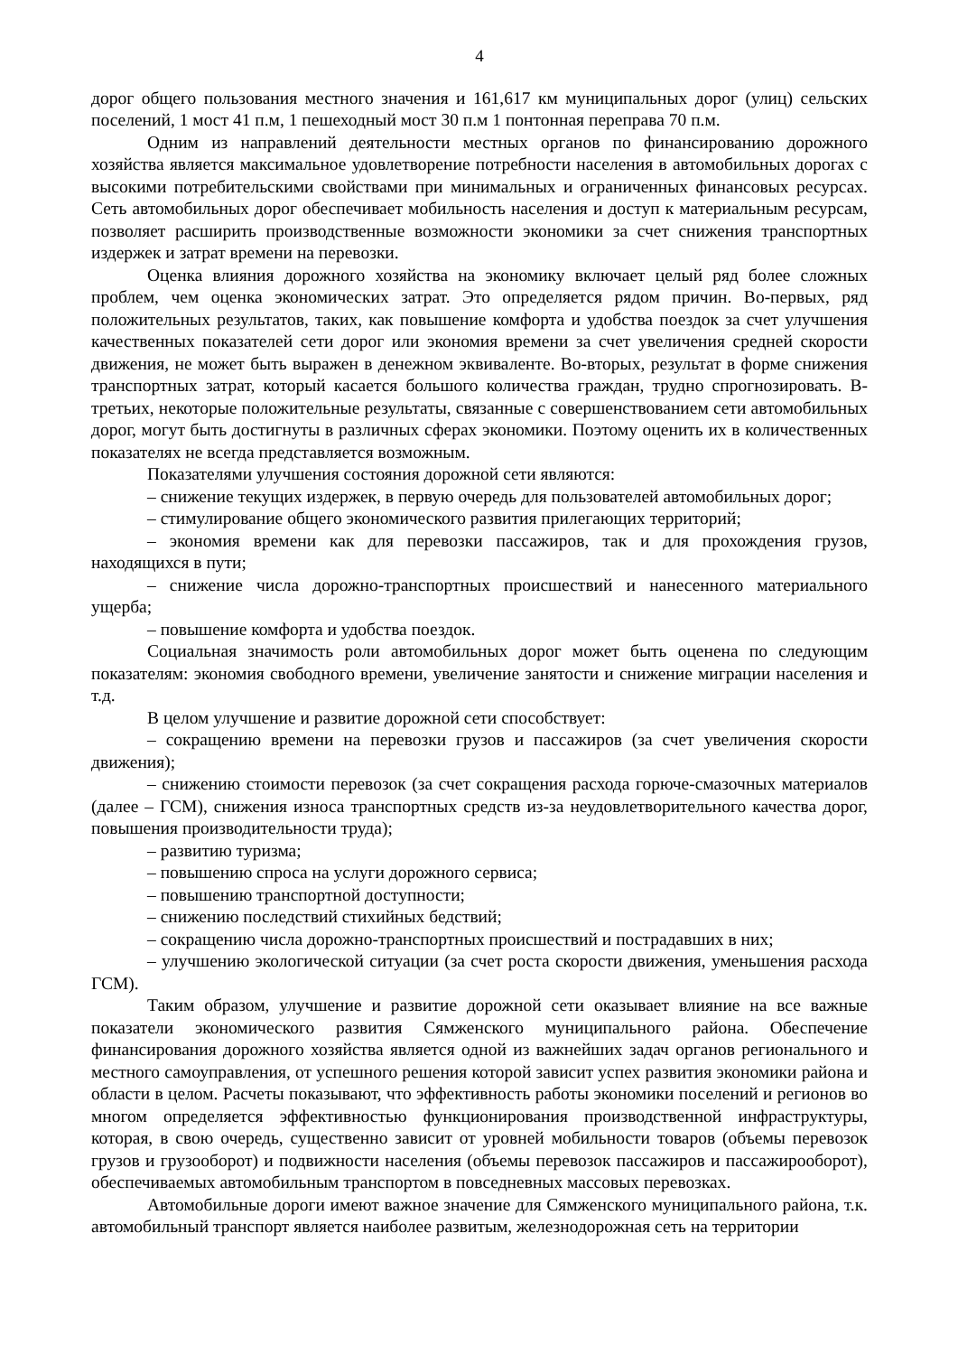4
дорог общего пользования местного значения и 161,617 км муниципальных дорог (улиц) сельских поселений, 1 мост 41 п.м, 1 пешеходный мост 30 п.м 1 понтонная переправа 70 п.м.
Одним из направлений деятельности местных органов по финансированию дорожного хозяйства является максимальное удовлетворение потребности населения в автомобильных дорогах с высокими потребительскими свойствами при минимальных и ограниченных финансовых ресурсах. Сеть автомобильных дорог обеспечивает мобильность населения и доступ к материальным ресурсам, позволяет расширить производственные возможности экономики за счет снижения транспортных издержек и затрат времени на перевозки.
Оценка влияния дорожного хозяйства на экономику включает целый ряд более сложных проблем, чем оценка экономических затрат. Это определяется рядом причин. Во-первых, ряд положительных результатов, таких, как повышение комфорта и удобства поездок за счет улучшения качественных показателей сети дорог или экономия времени за счет увеличения средней скорости движения, не может быть выражен в денежном эквиваленте. Во-вторых, результат в форме снижения транспортных затрат, который касается большого количества граждан, трудно спрогнозировать. В-третьих, некоторые положительные результаты, связанные с совершенствованием сети автомобильных дорог, могут быть достигнуты в различных сферах экономики. Поэтому оценить их в количественных показателях не всегда представляется возможным.
Показателями улучшения состояния дорожной сети являются:
– снижение текущих издержек, в первую очередь для пользователей автомобильных дорог;
– стимулирование общего экономического развития прилегающих территорий;
– экономия времени как для перевозки пассажиров, так и для прохождения грузов, находящихся в пути;
– снижение числа дорожно-транспортных происшествий и нанесенного материального ущерба;
– повышение комфорта и удобства поездок.
Социальная значимость роли автомобильных дорог может быть оценена по следующим показателям: экономия свободного времени, увеличение занятости и снижение миграции населения и т.д.
В целом улучшение и развитие дорожной сети способствует:
– сокращению времени на перевозки грузов и пассажиров (за счет увеличения скорости движения);
– снижению стоимости перевозок (за счет сокращения расхода горюче-смазочных материалов (далее – ГСМ), снижения износа транспортных средств из-за неудовлетворительного качества дорог, повышения производительности труда);
– развитию туризма;
– повышению спроса на услуги дорожного сервиса;
– повышению транспортной доступности;
– снижению последствий стихийных бедствий;
– сокращению числа дорожно-транспортных происшествий и пострадавших в них;
– улучшению экологической ситуации (за счет роста скорости движения, уменьшения расхода ГСМ).
Таким образом, улучшение и развитие дорожной сети оказывает влияние на все важные показатели экономического развития Сямженского муниципального района. Обеспечение финансирования дорожного хозяйства является одной из важнейших задач органов регионального и местного самоуправления, от успешного решения которой зависит успех развития экономики района и области в целом. Расчеты показывают, что эффективность работы экономики поселений и регионов во многом определяется эффективностью функционирования производственной инфраструктуры, которая, в свою очередь, существенно зависит от уровней мобильности товаров (объемы перевозок грузов и грузооборот) и подвижности населения (объемы перевозок пассажиров и пассажирооборот), обеспечиваемых автомобильным транспортом в повседневных массовых перевозках.
Автомобильные дороги имеют важное значение для Сямженского муниципального района, т.к. автомобильный транспорт является наиболее развитым, железнодорожная сеть на территории